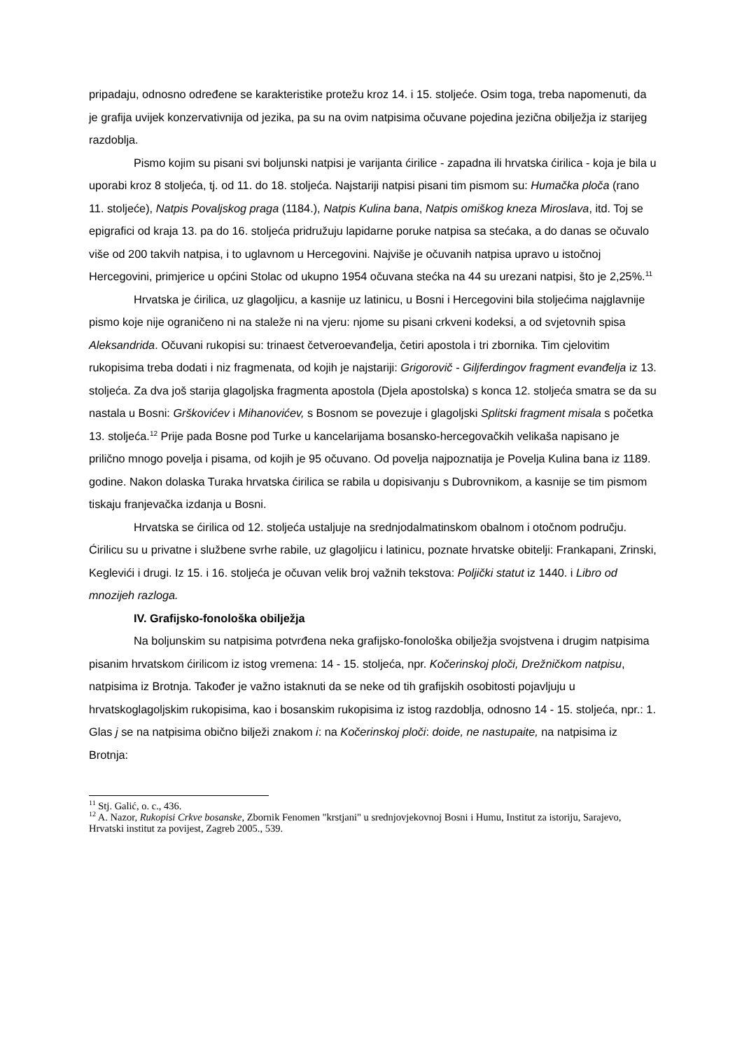pripadaju, odnosno određene se karakteristike protežu kroz 14. i 15. stoljeće. Osim toga, treba napomenuti, da je grafija uvijek konzervativnija od jezika, pa su na ovim natpisima očuvane pojedina jezična obilježja iz starijeg razdoblja.
Pismo kojim su pisani svi boljunski natpisi je varijanta ćirilice - zapadna ili hrvatska ćirilica - koja je bila u uporabi kroz 8 stoljeća, tj. od 11. do 18. stoljeća. Najstariji natpisi pisani tim pismom su: Humačka ploča (rano 11. stoljeće), Natpis Povaljskog praga (1184.), Natpis Kulina bana, Natpis omiškog kneza Miroslava, itd. Toj se epigrafici od kraja 13. pa do 16. stoljeća pridružuju lapidarne poruke natpisa sa stećaka, a do danas se očuvalo više od 200 takvih natpisa, i to uglavnom u Hercegovini. Najviše je očuvanih natpisa upravo u istočnoj Hercegovini, primjerice u općini Stolac od ukupno 1954 očuvana stećka na 44 su urezani natpisi, što je 2,25%.<sup>11</sup>
Hrvatska je ćirilica, uz glagoljicu, a kasnije uz latinicu, u Bosni i Hercegovini bila stoljećima najglavnije pismo koje nije ograničeno ni na staleže ni na vjeru: njome su pisani crkveni kodeksi, a od svjetovnih spisa Aleksandrida. Očuvani rukopisi su: trinaest četveroevanđelja, četiri apostola i tri zbornika. Tim cjelovitim rukopisima treba dodati i niz fragmenata, od kojih je najstariji: Grigorovič - Giljferdingov fragment evanđelja iz 13. stoljeća. Za dva još starija glagoljska fragmenta apostola (Djela apostolska) s konca 12. stoljeća smatra se da su nastala u Bosni: Grškovićev i Mihanovićev, s Bosnom se povezuje i glagoljski Splitski fragment misala s početka 13. stoljeća.<sup>12</sup> Prije pada Bosne pod Turke u kancelarijama bosansko-hercegovačkih velikaša napisano je prilično mnogo povelja i pisama, od kojih je 95 očuvano. Od povelja najpoznatija je Povelja Kulina bana iz 1189. godine. Nakon dolaska Turaka hrvatska ćirilica se rabila u dopisivanju s Dubrovnikom, a kasnije se tim pismom tiskaju franjevačka izdanja u Bosni.
Hrvatska se ćirilica od 12. stoljeća ustaljuje na srednjodalmatinskom obalnom i otočnom području. Ćirilicu su u privatne i službene svrhe rabile, uz glagoljicu i latinicu, poznate hrvatske obitelji: Frankapani, Zrinski, Keglevići i drugi. Iz 15. i 16. stoljeća je očuvan velik broj važnih tekstova: Poljički statut iz 1440. i Libro od mnozijeh razloga.
IV. Grafijsko-fonološka obilježja
Na boljunskim su natpisima potvrđena neka grafijsko-fonološka obilježja svojstvena i drugim natpisima pisanim hrvatskom ćirilicom iz istog vremena: 14 - 15. stoljeća, npr. Kočerinskoj ploči, Drežničkom natpisu, natpisima iz Brotnja. Također je važno istaknuti da se neke od tih grafijskih osobitosti pojavljuju u hrvatskoglagoljskim rukopisima, kao i bosanskim rukopisima iz istog razdoblja, odnosno 14 - 15. stoljeća, npr.: 1. Glas j se na natpisima obično bilježi znakom i: na Kočerinskoj ploči: doide, ne nastupaite, na natpisima iz Brotnja:
<sup>11</sup> Stj. Galić, o. c., 436.
<sup>12</sup> A. Nazor, Rukopisi Crkve bosanske, Zbornik Fenomen "krstjani" u srednjovjekovnoj Bosni i Humu, Institut za istoriju, Sarajevo, Hrvatski institut za povijest, Zagreb 2005., 539.